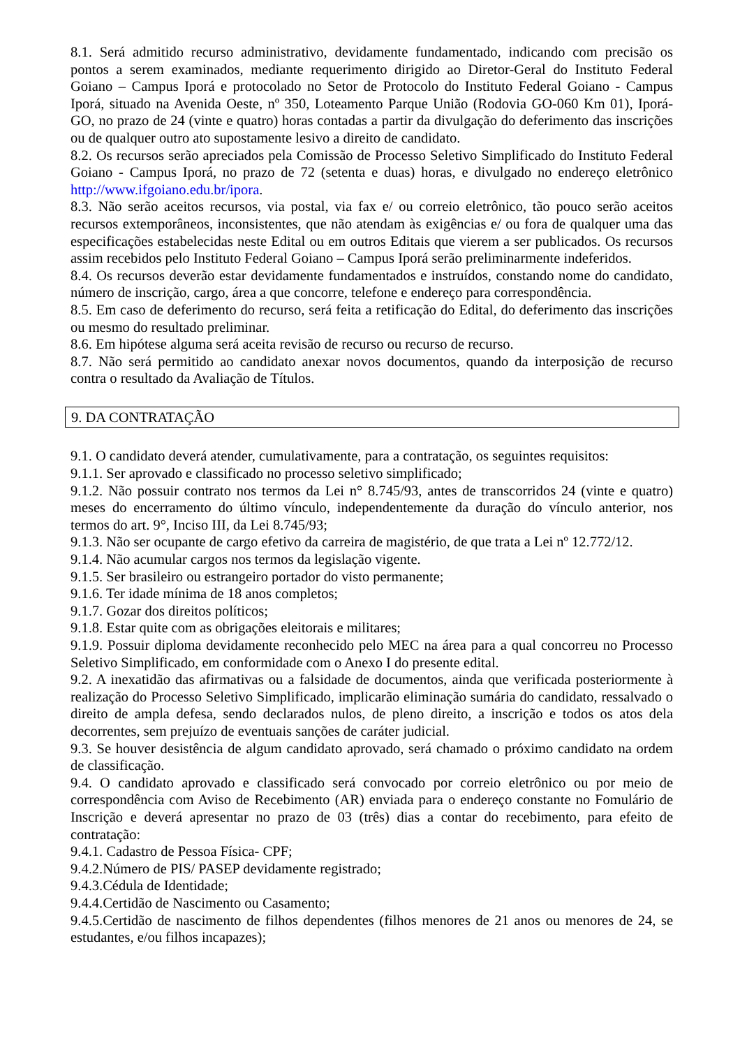8.1. Será admitido recurso administrativo, devidamente fundamentado, indicando com precisão os pontos a serem examinados, mediante requerimento dirigido ao Diretor-Geral do Instituto Federal Goiano – Campus Iporá e protocolado no Setor de Protocolo do Instituto Federal Goiano - Campus Iporá, situado na Avenida Oeste, nº 350, Loteamento Parque União (Rodovia GO-060 Km 01), Iporá-GO, no prazo de 24 (vinte e quatro) horas contadas a partir da divulgação do deferimento das inscrições ou de qualquer outro ato supostamente lesivo a direito de candidato.
8.2. Os recursos serão apreciados pela Comissão de Processo Seletivo Simplificado do Instituto Federal Goiano - Campus Iporá, no prazo de 72 (setenta e duas) horas, e divulgado no endereço eletrônico http://www.ifgoiano.edu.br/ipora.
8.3. Não serão aceitos recursos, via postal, via fax e/ ou correio eletrônico, tão pouco serão aceitos recursos extemporâneos, inconsistentes, que não atendam às exigências e/ ou fora de qualquer uma das especificações estabelecidas neste Edital ou em outros Editais que vierem a ser publicados. Os recursos assim recebidos pelo Instituto Federal Goiano – Campus Iporá serão preliminarmente indeferidos.
8.4. Os recursos deverão estar devidamente fundamentados e instruídos, constando nome do candidato, número de inscrição, cargo, área a que concorre, telefone e endereço para correspondência.
8.5. Em caso de deferimento do recurso, será feita a retificação do Edital, do deferimento das inscrições ou mesmo do resultado preliminar.
8.6. Em hipótese alguma será aceita revisão de recurso ou recurso de recurso.
8.7. Não será permitido ao candidato anexar novos documentos, quando da interposição de recurso contra o resultado da Avaliação de Títulos.
9. DA CONTRATAÇÃO
9.1. O candidato deverá atender, cumulativamente, para a contratação, os seguintes requisitos:
9.1.1. Ser aprovado e classificado no processo seletivo simplificado;
9.1.2. Não possuir contrato nos termos da Lei n° 8.745/93, antes de transcorridos 24 (vinte e quatro) meses do encerramento do último vínculo, independentemente da duração do vínculo anterior, nos termos do art. 9°, Inciso III, da Lei 8.745/93;
9.1.3. Não ser ocupante de cargo efetivo da carreira de magistério, de que trata a Lei nº 12.772/12.
9.1.4. Não acumular cargos nos termos da legislação vigente.
9.1.5. Ser brasileiro ou estrangeiro portador do visto permanente;
9.1.6. Ter idade mínima de 18 anos completos;
9.1.7. Gozar dos direitos políticos;
9.1.8. Estar quite com as obrigações eleitorais e militares;
9.1.9. Possuir diploma devidamente reconhecido pelo MEC na área para a qual concorreu no Processo Seletivo Simplificado, em conformidade com o Anexo I do presente edital.
9.2. A inexatidão das afirmativas ou a falsidade de documentos, ainda que verificada posteriormente à realização do Processo Seletivo Simplificado, implicarão eliminação sumária do candidato, ressalvado o direito de ampla defesa, sendo declarados nulos, de pleno direito, a inscrição e todos os atos dela decorrentes, sem prejuízo de eventuais sanções de caráter judicial.
9.3. Se houver desistência de algum candidato aprovado, será chamado o próximo candidato na ordem de classificação.
9.4. O candidato aprovado e classificado será convocado por correio eletrônico ou por meio de correspondência com Aviso de Recebimento (AR) enviada para o endereço constante no Fomulário de Inscrição e deverá apresentar no prazo de 03 (três) dias a contar do recebimento, para efeito de contratação:
9.4.1. Cadastro de Pessoa Física- CPF;
9.4.2.Número de PIS/ PASEP devidamente registrado;
9.4.3.Cédula de Identidade;
9.4.4.Certidão de Nascimento ou Casamento;
9.4.5.Certidão de nascimento de filhos dependentes (filhos menores de 21 anos ou menores de 24, se estudantes, e/ou filhos incapazes);